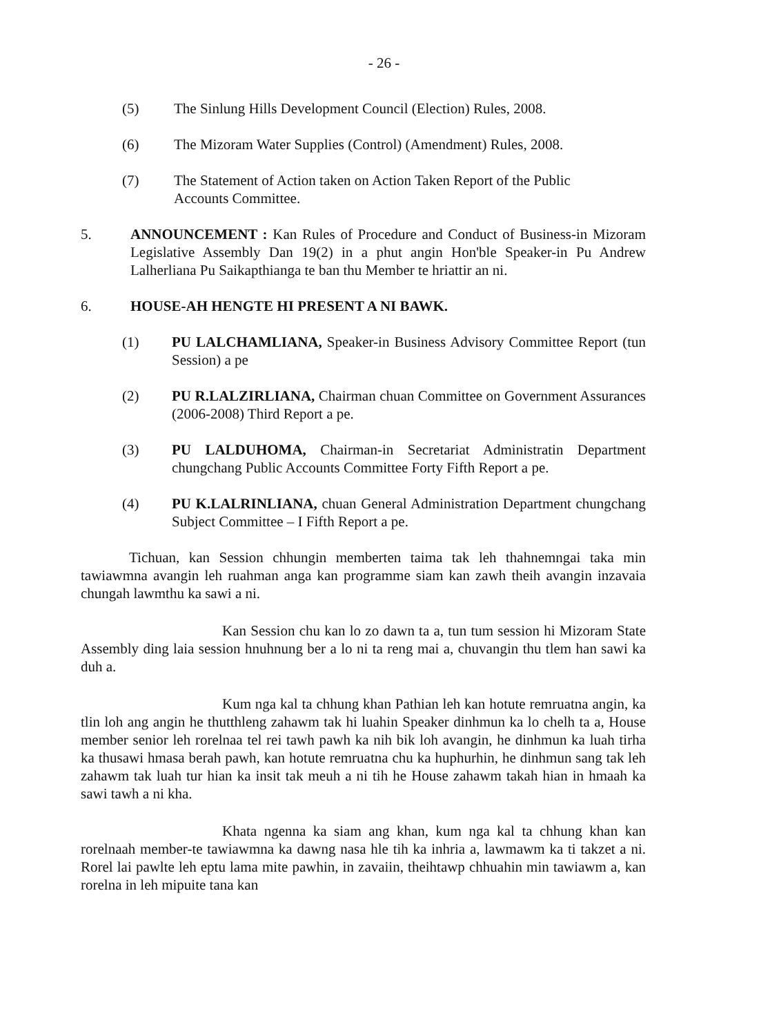- 26 -
(5) The Sinlung Hills Development Council (Election) Rules, 2008.
(6) The Mizoram Water Supplies (Control) (Amendment) Rules, 2008.
(7) The Statement of Action taken on Action Taken Report of the Public Accounts Committee.
5. ANNOUNCEMENT : Kan Rules of Procedure and Conduct of Business-in Mizoram Legislative Assembly Dan 19(2) in a phut angin Hon'ble Speaker-in Pu Andrew Lalherliana Pu Saikapthianga te ban thu Member te hriattir an ni.
6. HOUSE-AH HENGTE HI PRESENT A NI BAWK.
(1) PU LALCHAMLIANA, Speaker-in Business Advisory Committee Report (tun Session) a pe
(2) PU R.LALZIRLIANA, Chairman chuan Committee on Government Assurances (2006-2008) Third Report a pe.
(3) PU LALDUHOMA, Chairman-in Secretariat Administratin Department chungchang Public Accounts Committee Forty Fifth Report a pe.
(4) PU K.LALRINLIANA, chuan General Administration Department chungchang Subject Committee – I Fifth Report a pe.
Tichuan, kan Session chhungin memberten taima tak leh thahnemngai taka min tawiawmna avangin leh ruahman anga kan programme siam kan zawh theih avangin inzavaia chungah lawmthu ka sawi a ni.
Kan Session chu kan lo zo dawn ta a, tun tum session hi Mizoram State Assembly ding laia session hnuhnung ber a lo ni ta reng mai a, chuvangin thu tlem han sawi ka duh a.
Kum nga kal ta chhung khan Pathian leh kan hotute remruatna angin, ka tlin loh ang angin he thutthleng zahawm tak hi luahin Speaker dinhmun ka lo chelh ta a, House member senior leh rorelnaa tel rei tawh pawh ka nih bik loh avangin, he dinhmun ka luah tirha ka thusawi hmasa berah pawh, kan hotute remruatna chu ka huphurhin, he dinhmun sang tak leh zahawm tak luah tur hian ka insit tak meuh a ni tih he House zahawm takah hian in hmaah ka sawi tawh a ni kha.
Khata ngenna ka siam ang khan, kum nga kal ta chhung khan kan rorelnaah member-te tawiawmna ka dawng nasa hle tih ka inhria a, lawmawm ka ti takzet a ni. Rorel lai pawlte leh eptu lama mite pawhin, in zavaiin, theihtawp chhuahin min tawiawm a, kan rorelna in leh mipuite tana kan